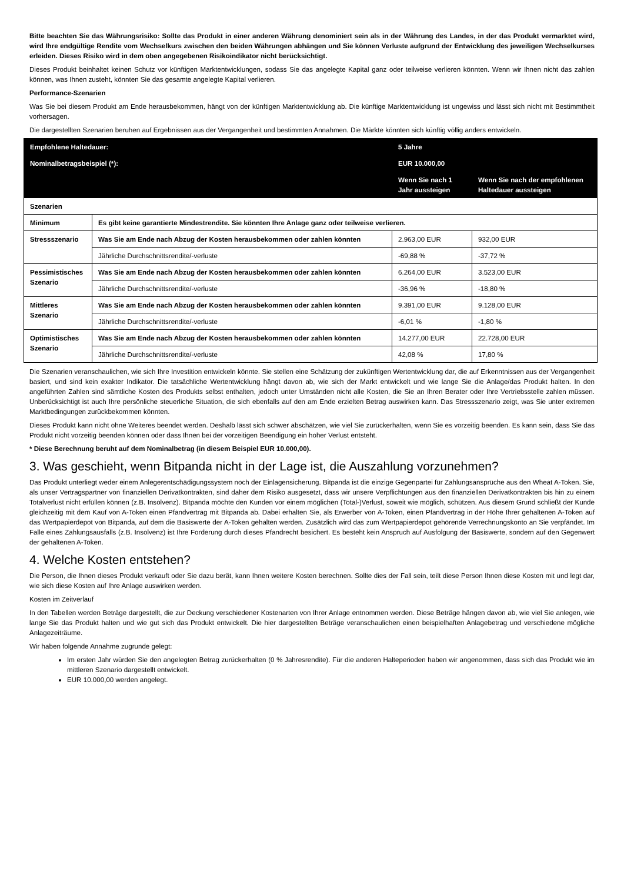Bitte beachten Sie das Währungsrisiko: Sollte das Produkt in einer anderen Währung denominiert sein als in der Währung des Landes, in der das Produkt vermarktet wird, wird Ihre endgültige Rendite vom Wechselkurs zwischen den beiden Währungen abhängen und Sie können Verluste aufgrund der Entwicklung des jeweiligen Wechselkurses erleiden. Dieses Risiko wird in dem oben angegebenen Risikoindikator nicht berücksichtigt.
Dieses Produkt beinhaltet keinen Schutz vor künftigen Marktentwicklungen, sodass Sie das angelegte Kapital ganz oder teilweise verlieren könnten. Wenn wir Ihnen nicht das zahlen können, was Ihnen zusteht, könnten Sie das gesamte angelegte Kapital verlieren.
Performance-Szenarien
Was Sie bei diesem Produkt am Ende herausbekommen, hängt von der künftigen Marktentwicklung ab. Die künftige Marktentwicklung ist ungewiss und lässt sich nicht mit Bestimmtheit vorhersagen.
Die dargestellten Szenarien beruhen auf Ergebnissen aus der Vergangenheit und bestimmten Annahmen. Die Märkte könnten sich künftig völlig anders entwickeln.
| Empfohlene Haltedauer: | | 5 Jahre | |
| Nominalbetragsbeispiel (*): | | EUR 10.000,00 | |
| | | Wenn Sie nach 1 Jahr aussteigen | Wenn Sie nach der empfohlenen Haltedauer aussteigen |
| Szenarien | | | |
| Minimum | Es gibt keine garantierte Mindestrendite. Sie könnten Ihre Anlage ganz oder teilweise verlieren. | | |
| Stressszenario | Was Sie am Ende nach Abzug der Kosten herausbekommen oder zahlen könnten | 2.963,00 EUR | 932,00 EUR |
| | Jährliche Durchschnittsrendite/-verluste | -69,88 % | -37,72 % |
| Pessimistisches Szenario | Was Sie am Ende nach Abzug der Kosten herausbekommen oder zahlen könnten | 6.264,00 EUR | 3.523,00 EUR |
| | Jährliche Durchschnittsrendite/-verluste | -36,96 % | -18,80 % |
| Mittleres Szenario | Was Sie am Ende nach Abzug der Kosten herausbekommen oder zahlen könnten | 9.391,00 EUR | 9.128,00 EUR |
| | Jährliche Durchschnittsrendite/-verluste | -6,01 % | -1,80 % |
| Optimistisches Szenario | Was Sie am Ende nach Abzug der Kosten herausbekommen oder zahlen könnten | 14.277,00 EUR | 22.728,00 EUR |
| | Jährliche Durchschnittsrendite/-verluste | 42,08 % | 17,80 % |
Die Szenarien veranschaulichen, wie sich Ihre Investition entwickeln könnte. Sie stellen eine Schätzung der zukünftigen Wertentwicklung dar, die auf Erkenntnissen aus der Vergangenheit basiert, und sind kein exakter Indikator. Die tatsächliche Wertentwicklung hängt davon ab, wie sich der Markt entwickelt und wie lange Sie die Anlage/das Produkt halten. In den angeführten Zahlen sind sämtliche Kosten des Produkts selbst enthalten, jedoch unter Umständen nicht alle Kosten, die Sie an Ihren Berater oder Ihre Vertriebsstelle zahlen müssen. Unberücksichtigt ist auch Ihre persönliche steuerliche Situation, die sich ebenfalls auf den am Ende erzielten Betrag auswirken kann. Das Stressszenario zeigt, was Sie unter extremen Marktbedingungen zurückbekommen könnten.
Dieses Produkt kann nicht ohne Weiteres beendet werden. Deshalb lässt sich schwer abschätzen, wie viel Sie zurückerhalten, wenn Sie es vorzeitig beenden. Es kann sein, dass Sie das Produkt nicht vorzeitig beenden können oder dass Ihnen bei der vorzeitigen Beendigung ein hoher Verlust entsteht.
* Diese Berechnung beruht auf dem Nominalbetrag (in diesem Beispiel EUR 10.000,00).
3. Was geschieht, wenn Bitpanda nicht in der Lage ist, die Auszahlung vorzunehmen?
Das Produkt unterliegt weder einem Anlegerentschädigungssystem noch der Einlagensicherung. Bitpanda ist die einzige Gegenpartei für Zahlungsansprüche aus den Wheat A-Token. Sie, als unser Vertragspartner von finanziellen Derivatkontrakten, sind daher dem Risiko ausgesetzt, dass wir unsere Verpflichtungen aus den finanziellen Derivatkontrakten bis hin zu einem Totalverlust nicht erfüllen können (z.B. Insolvenz). Bitpanda möchte den Kunden vor einem möglichen (Total-)Verlust, soweit wie möglich, schützen. Aus diesem Grund schließt der Kunde gleichzeitig mit dem Kauf von A-Token einen Pfandvertrag mit Bitpanda ab. Dabei erhalten Sie, als Erwerber von A-Token, einen Pfandvertrag in der Höhe Ihrer gehaltenen A-Token auf das Wertpapierdepot von Bitpanda, auf dem die Basiswerte der A-Token gehalten werden. Zusätzlich wird das zum Wertpapierdepot gehörende Verrechnungskonto an Sie verpfändet. Im Falle eines Zahlungsausfalls (z.B. Insolvenz) ist Ihre Forderung durch dieses Pfandrecht besichert. Es besteht kein Anspruch auf Ausfolgung der Basiswerte, sondern auf den Gegenwert der gehaltenen A-Token.
4. Welche Kosten entstehen?
Die Person, die Ihnen dieses Produkt verkauft oder Sie dazu berät, kann Ihnen weitere Kosten berechnen. Sollte dies der Fall sein, teilt diese Person Ihnen diese Kosten mit und legt dar, wie sich diese Kosten auf Ihre Anlage auswirken werden.
Kosten im Zeitverlauf
In den Tabellen werden Beträge dargestellt, die zur Deckung verschiedener Kostenarten von Ihrer Anlage entnommen werden. Diese Beträge hängen davon ab, wie viel Sie anlegen, wie lange Sie das Produkt halten und wie gut sich das Produkt entwickelt. Die hier dargestellten Beträge veranschaulichen einen beispielhaften Anlagebetrag und verschiedene mögliche Anlagezeiträume.
Wir haben folgende Annahme zugrunde gelegt:
Im ersten Jahr würden Sie den angelegten Betrag zurückerhalten (0 % Jahresrendite). Für die anderen Halteperioden haben wir angenommen, dass sich das Produkt wie im mittleren Szenario dargestellt entwickelt.
EUR 10.000,00 werden angelegt.